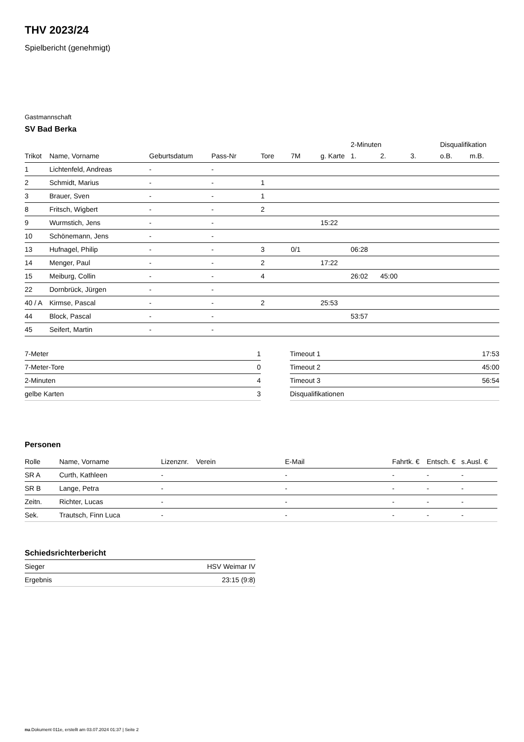THV 2023/24
Spielbericht (genehmigt)
Gastmannschaft
SV Bad Berka
| | | | | | | | 2-Minuten | | | Disqualifikation | |
| --- | --- | --- | --- | --- | --- | --- | --- | --- | --- | --- | --- |
| Trikot | Name, Vorname | Geburtsdatum | Pass-Nr | Tore | 7M | g. Karte | 1. | 2. | 3. | o.B. | m.B. |
| 1 | Lichtenfeld, Andreas | - | - | | | | | | | | |
| 2 | Schmidt, Marius | - | - | 1 | | | | | | | |
| 3 | Brauer, Sven | - | - | 1 | | | | | | | |
| 8 | Fritsch, Wigbert | - | - | 2 | | | | | | | |
| 9 | Wurmstich, Jens | - | - | | | 15:22 | | | | | |
| 10 | Schönemann, Jens | - | - | | | | | | | | |
| 13 | Hufnagel, Philip | - | - | 3 | 0/1 | | 06:28 | | | | |
| 14 | Menger, Paul | - | - | 2 | | 17:22 | | | | | |
| 15 | Meiburg, Collin | - | - | 4 | | | 26:02 | 45:00 | | | |
| 22 | Dornbrück, Jürgen | - | - | | | | | | | | |
| 40 / A | Kirmse, Pascal | - | - | 2 | | 25:53 | | | | | |
| 44 | Block, Pascal | - | - | | | | 53:57 | | | | |
| 45 | Seifert, Martin | - | - | | | | | | | | |
| 7-Meter | 1 |
| 7-Meter-Tore | 0 |
| 2-Minuten | 4 |
| gelbe Karten | 3 |
| Timeout 1 | 17:53 |
| Timeout 2 | 45:00 |
| Timeout 3 | 56:54 |
| Disqualifikationen | |
Personen
| Rolle | Name, Vorname | Lizenznr. | Verein | E-Mail | Fahrtk. € | Entsch. € | s.Ausl. € |
| --- | --- | --- | --- | --- | --- | --- | --- |
| SR A | Curth, Kathleen | - | | - | - | - | - |
| SR B | Lange, Petra | - | | - | - | - | - |
| Zeitn. | Richter, Lucas | - | | - | - | - | - |
| Sek. | Trautsch, Finn Luca | - | | - | - | - | - |
Schiedsrichterbericht
| Sieger | HSV Weimar IV |
| Ergebnis | 23:15 (9:8) |
nu.Dokument 011e, erstellt am 03.07.2024 01:37 | Seite 2